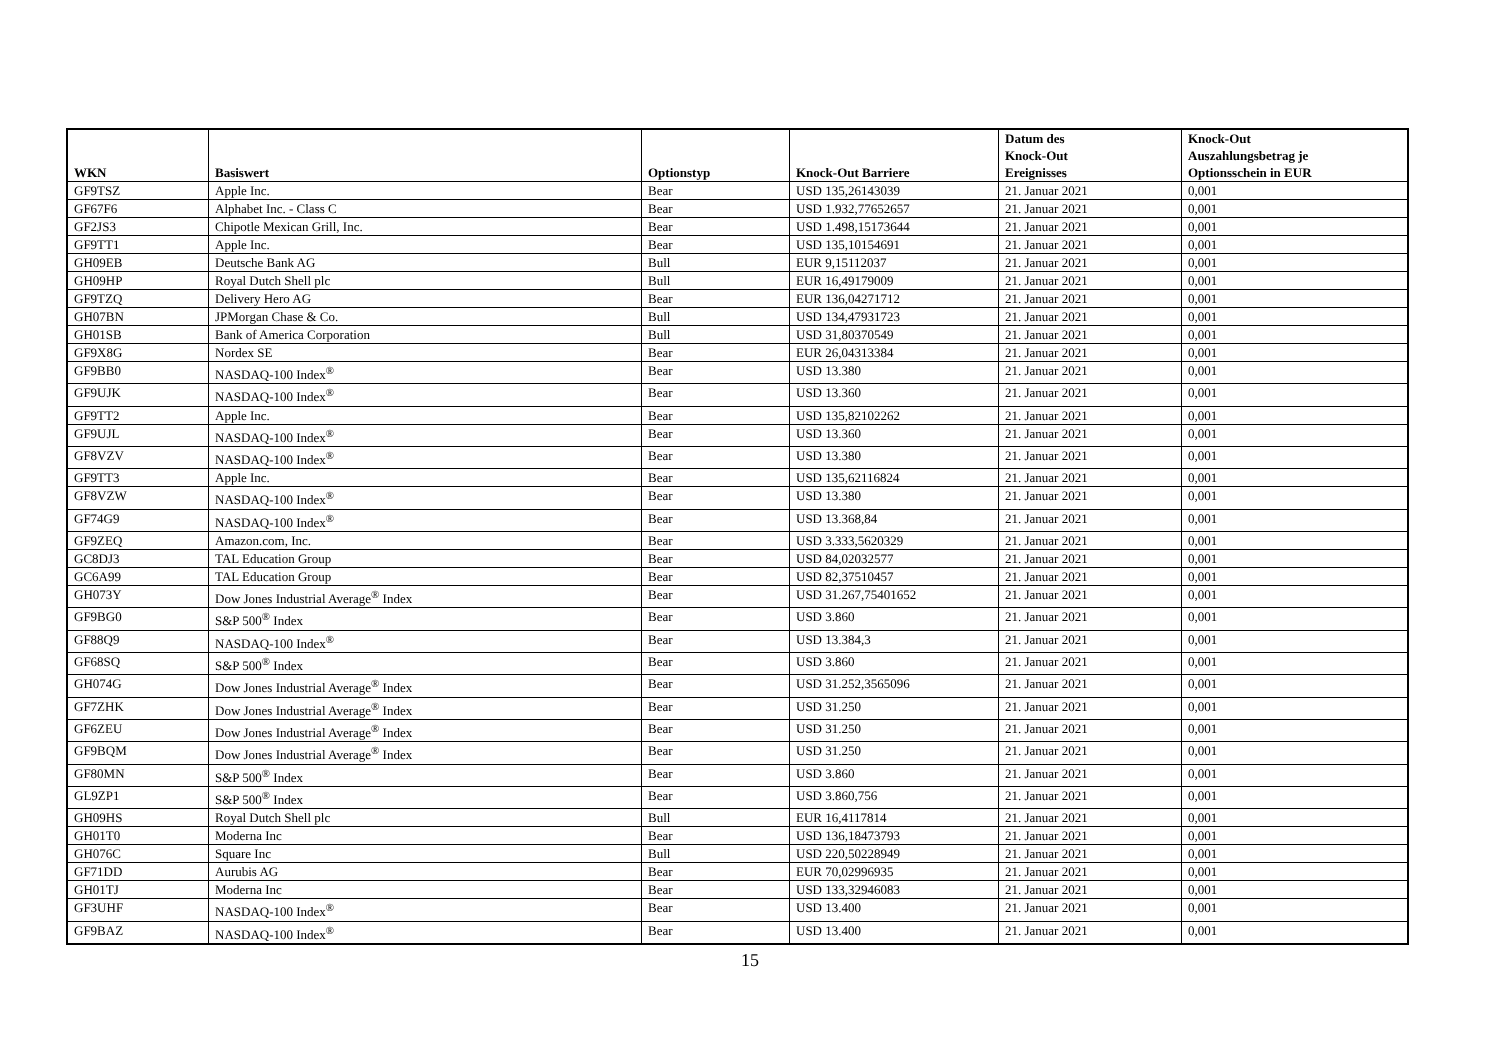| WKN | Basiswert | Optionstyp | Knock-Out Barriere | Datum des Knock-Out Ereignisses | Knock-Out Auszahlungsbetrag je Optionsschein in EUR |
| --- | --- | --- | --- | --- | --- |
| GF9TSZ | Apple Inc. | Bear | USD 135,26143039 | 21. Januar 2021 | 0,001 |
| GF67F6 | Alphabet Inc. - Class C | Bear | USD 1.932,77652657 | 21. Januar 2021 | 0,001 |
| GF2JS3 | Chipotle Mexican Grill, Inc. | Bear | USD 1.498,15173644 | 21. Januar 2021 | 0,001 |
| GF9TT1 | Apple Inc. | Bear | USD 135,10154691 | 21. Januar 2021 | 0,001 |
| GH09EB | Deutsche Bank AG | Bull | EUR 9,15112037 | 21. Januar 2021 | 0,001 |
| GH09HP | Royal Dutch Shell plc | Bull | EUR 16,49179009 | 21. Januar 2021 | 0,001 |
| GF9TZQ | Delivery Hero AG | Bear | EUR 136,04271712 | 21. Januar 2021 | 0,001 |
| GH07BN | JPMorgan Chase & Co. | Bull | USD 134,47931723 | 21. Januar 2021 | 0,001 |
| GH01SB | Bank of America Corporation | Bull | USD 31,80370549 | 21. Januar 2021 | 0,001 |
| GF9X8G | Nordex SE | Bear | EUR 26,04313384 | 21. Januar 2021 | 0,001 |
| GF9BB0 | NASDAQ-100 Index<sup>®</sup> | Bear | USD 13.380 | 21. Januar 2021 | 0,001 |
| GF9UJK | NASDAQ-100 Index<sup>®</sup> | Bear | USD 13.360 | 21. Januar 2021 | 0,001 |
| GF9TT2 | Apple Inc. | Bear | USD 135,82102262 | 21. Januar 2021 | 0,001 |
| GF9UJL | NASDAQ-100 Index<sup>®</sup> | Bear | USD 13.360 | 21. Januar 2021 | 0,001 |
| GF8VZV | NASDAQ-100 Index<sup>®</sup> | Bear | USD 13.380 | 21. Januar 2021 | 0,001 |
| GF9TT3 | Apple Inc. | Bear | USD 135,62116824 | 21. Januar 2021 | 0,001 |
| GF8VZW | NASDAQ-100 Index<sup>®</sup> | Bear | USD 13.380 | 21. Januar 2021 | 0,001 |
| GF74G9 | NASDAQ-100 Index<sup>®</sup> | Bear | USD 13.368,84 | 21. Januar 2021 | 0,001 |
| GF9ZEQ | Amazon.com, Inc. | Bear | USD 3.333,5620329 | 21. Januar 2021 | 0,001 |
| GC8DJ3 | TAL Education Group | Bear | USD 84,02032577 | 21. Januar 2021 | 0,001 |
| GC6A99 | TAL Education Group | Bear | USD 82,37510457 | 21. Januar 2021 | 0,001 |
| GH073Y | Dow Jones Industrial Average<sup>®</sup> Index | Bear | USD 31.267,75401652 | 21. Januar 2021 | 0,001 |
| GF9BG0 | S&P 500<sup>®</sup> Index | Bear | USD 3.860 | 21. Januar 2021 | 0,001 |
| GF88Q9 | NASDAQ-100 Index<sup>®</sup> | Bear | USD 13.384,3 | 21. Januar 2021 | 0,001 |
| GF68SQ | S&P 500<sup>®</sup> Index | Bear | USD 3.860 | 21. Januar 2021 | 0,001 |
| GH074G | Dow Jones Industrial Average<sup>®</sup> Index | Bear | USD 31.252,3565096 | 21. Januar 2021 | 0,001 |
| GF7ZHK | Dow Jones Industrial Average<sup>®</sup> Index | Bear | USD 31.250 | 21. Januar 2021 | 0,001 |
| GF6ZEU | Dow Jones Industrial Average<sup>®</sup> Index | Bear | USD 31.250 | 21. Januar 2021 | 0,001 |
| GF9BQM | Dow Jones Industrial Average<sup>®</sup> Index | Bear | USD 31.250 | 21. Januar 2021 | 0,001 |
| GF80MN | S&P 500<sup>®</sup> Index | Bear | USD 3.860 | 21. Januar 2021 | 0,001 |
| GL9ZP1 | S&P 500<sup>®</sup> Index | Bear | USD 3.860,756 | 21. Januar 2021 | 0,001 |
| GH09HS | Royal Dutch Shell plc | Bull | EUR 16,4117814 | 21. Januar 2021 | 0,001 |
| GH01T0 | Moderna Inc | Bear | USD 136,18473793 | 21. Januar 2021 | 0,001 |
| GH076C | Square Inc | Bull | USD 220,50228949 | 21. Januar 2021 | 0,001 |
| GF71DD | Aurubis AG | Bear | EUR 70,02996935 | 21. Januar 2021 | 0,001 |
| GH01TJ | Moderna Inc | Bear | USD 133,32946083 | 21. Januar 2021 | 0,001 |
| GF3UHF | NASDAQ-100 Index<sup>®</sup> | Bear | USD 13.400 | 21. Januar 2021 | 0,001 |
| GF9BAZ | NASDAQ-100 Index<sup>®</sup> | Bear | USD 13.400 | 21. Januar 2021 | 0,001 |
15